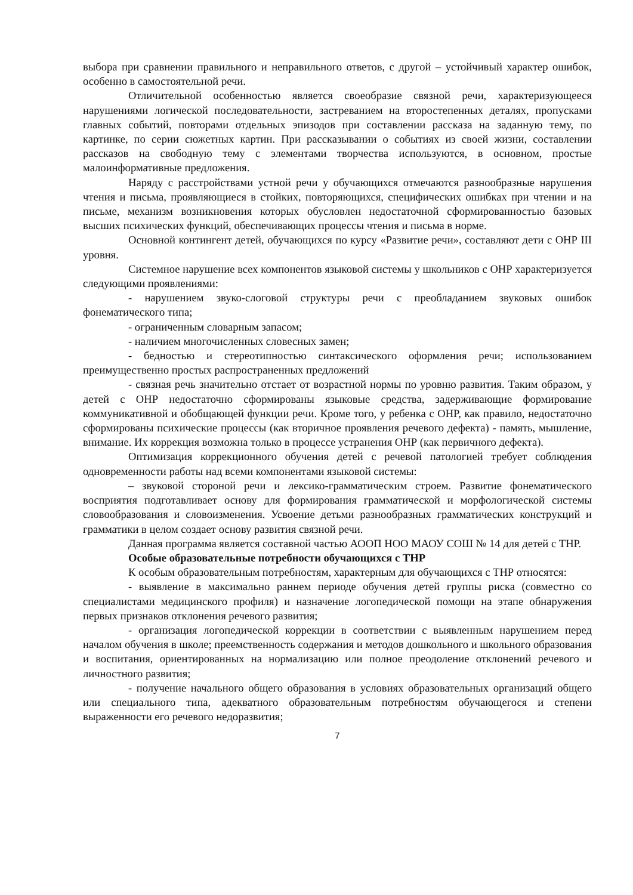выбора при сравнении правильного и неправильного ответов, с другой – устойчивый характер ошибок, особенно в самостоятельной речи.
Отличительной особенностью является своеобразие связной речи, характеризующееся нарушениями логической последовательности, застреванием на второстепенных деталях, пропусками главных событий, повторами отдельных эпизодов при составлении рассказа на заданную тему, по картинке, по серии сюжетных картин. При рассказывании о событиях из своей жизни, составлении рассказов на свободную тему с элементами творчества используются, в основном, простые малоинформативные предложения.
Наряду с расстройствами устной речи у обучающихся отмечаются разнообразные нарушения чтения и письма, проявляющиеся в стойких, повторяющихся, специфических ошибках при чтении и на письме, механизм возникновения которых обусловлен недостаточной сформированностью базовых высших психических функций, обеспечивающих процессы чтения и письма в норме.
Основной контингент детей, обучающихся по курсу «Развитие речи», составляют дети с ОНР III уровня.
Системное нарушение всех компонентов языковой системы у школьников с ОНР характеризуется следующими проявлениями:
- нарушением звуко-слоговой структуры речи с преобладанием звуковых ошибок фонематического типа;
- ограниченным словарным запасом;
- наличием многочисленных словесных замен;
- бедностью и стереотипностью синтаксического оформления речи; использованием преимущественно простых распространенных предложений
- связная речь значительно отстает от возрастной нормы по уровню развития. Таким образом, у детей с ОНР недостаточно сформированы языковые средства, задерживающие формирование коммуникативной и обобщающей функции речи. Кроме того, у ребенка с ОНР, как правило, недостаточно сформированы психические процессы (как вторичное проявления речевого дефекта) - память, мышление, внимание. Их коррекция возможна только в процессе устранения ОНР (как первичного дефекта).
Оптимизация коррекционного обучения детей с речевой патологией требует соблюдения одновременности работы над всеми компонентами языковой системы:
– звуковой стороной речи и лексико-грамматическим строем. Развитие фонематического восприятия подготавливает основу для формирования грамматической и морфологической системы словообразования и словоизменения. Усвоение детьми разнообразных грамматических конструкций и грамматики в целом создает основу развития связной речи.
Данная программа является составной частью АООП НОО МАОУ СОШ № 14 для детей с ТНР.
Особые образовательные потребности обучающихся с ТНР
К особым образовательным потребностям, характерным для обучающихся с ТНР относятся:
- выявление в максимально раннем периоде обучения детей группы риска (совместно со специалистами медицинского профиля) и назначение логопедической помощи на этапе обнаружения первых признаков отклонения речевого развития;
- организация логопедической коррекции в соответствии с выявленным нарушением перед началом обучения в школе; преемственность содержания и методов дошкольного и школьного образования и воспитания, ориентированных на нормализацию или полное преодоление отклонений речевого и личностного развития;
- получение начального общего образования в условиях образовательных организаций общего или специального типа, адекватного образовательным потребностям обучающегося и степени выраженности его речевого недоразвития;
7